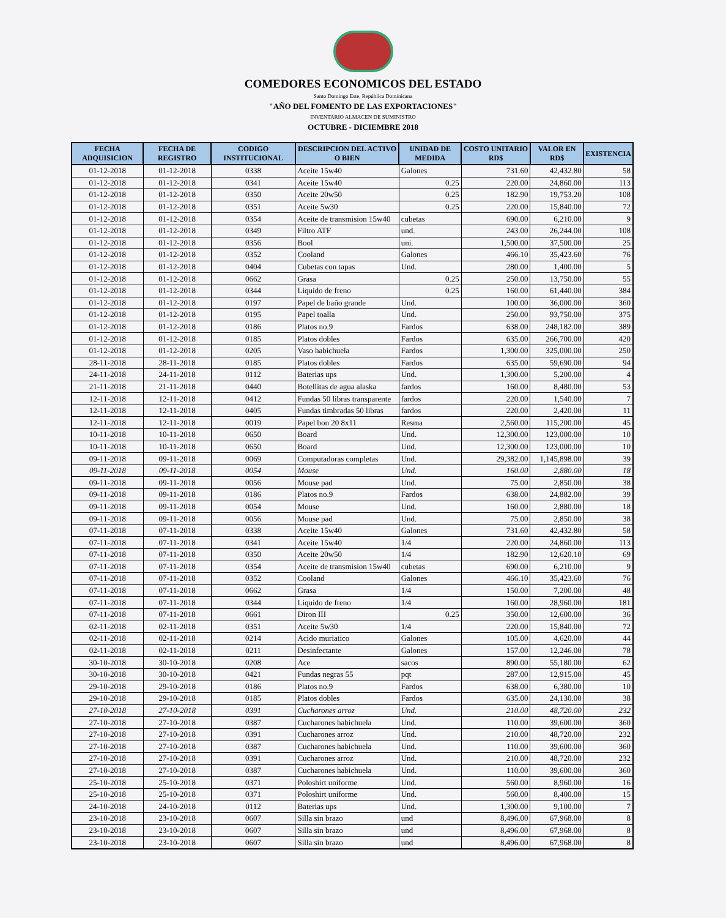COMEDORES ECONOMICOS DEL ESTADO
Santo Domingo Este, República Dominicana
"AÑO DEL FOMENTO DE LAS EXPORTACIONES"
INVENTARIO ALMACEN DE SUMINISTRO
OCTUBRE - DICIEMBRE 2018
| FECHA ADQUISICION | FECHA DE REGISTRO | CODIGO INSTITUCIONAL | DESCRIPCION DEL ACTIVO O BIEN | UNIDAD DE MEDIDA | COSTO UNITARIO RD$ | VALOR EN RD$ | EXISTENCIA |
| --- | --- | --- | --- | --- | --- | --- | --- |
| 01-12-2018 | 01-12-2018 | 0338 | Aceite 15w40 | Galones | 731.60 | 42,432.80 | 58 |
| 01-12-2018 | 01-12-2018 | 0341 | Aceite 15w40 | 0.25 | 220.00 | 24,860.00 | 113 |
| 01-12-2018 | 01-12-2018 | 0350 | Aceite 20w50 | 0.25 | 182.90 | 19,753.20 | 108 |
| 01-12-2018 | 01-12-2018 | 0351 | Aceite 5w30 | 0.25 | 220.00 | 15,840.00 | 72 |
| 01-12-2018 | 01-12-2018 | 0354 | Aceite de transmision 15w40 | cubetas | 690.00 | 6,210.00 | 9 |
| 01-12-2018 | 01-12-2018 | 0349 | Filtro ATF | und. | 243.00 | 26,244.00 | 108 |
| 01-12-2018 | 01-12-2018 | 0356 | Bool | uni. | 1,500.00 | 37,500.00 | 25 |
| 01-12-2018 | 01-12-2018 | 0352 | Cooland | Galones | 466.10 | 35,423.60 | 76 |
| 01-12-2018 | 01-12-2018 | 0404 | Cubetas con tapas | Und. | 280.00 | 1,400.00 | 5 |
| 01-12-2018 | 01-12-2018 | 0662 | Grasa | 0.25 | 250.00 | 13,750.00 | 55 |
| 01-12-2018 | 01-12-2018 | 0344 | Liquido de freno | 0.25 | 160.00 | 61,440.00 | 384 |
| 01-12-2018 | 01-12-2018 | 0197 | Papel de baño grande | Und. | 100.00 | 36,000.00 | 360 |
| 01-12-2018 | 01-12-2018 | 0195 | Papel toalla | Und. | 250.00 | 93,750.00 | 375 |
| 01-12-2018 | 01-12-2018 | 0186 | Platos no.9 | Fardos | 638.00 | 248,182.00 | 389 |
| 01-12-2018 | 01-12-2018 | 0185 | Platos dobles | Fardos | 635.00 | 266,700.00 | 420 |
| 01-12-2018 | 01-12-2018 | 0205 | Vaso habichuela | Fardos | 1,300.00 | 325,000.00 | 250 |
| 28-11-2018 | 28-11-2018 | 0185 | Platos dobles | Fardos | 635.00 | 59,690.00 | 94 |
| 24-11-2018 | 24-11-2018 | 0112 | Baterias ups | Und. | 1,300.00 | 5,200.00 | 4 |
| 21-11-2018 | 21-11-2018 | 0440 | Botellitas de agua alaska | fardos | 160.00 | 8,480.00 | 53 |
| 12-11-2018 | 12-11-2018 | 0412 | Fundas 50 libras transparente | fardos | 220.00 | 1,540.00 | 7 |
| 12-11-2018 | 12-11-2018 | 0405 | Fundas timbradas 50 libras | fardos | 220.00 | 2,420.00 | 11 |
| 12-11-2018 | 12-11-2018 | 0019 | Papel bon 20 8x11 | Resma | 2,560.00 | 115,200.00 | 45 |
| 10-11-2018 | 10-11-2018 | 0650 | Board | Und. | 12,300.00 | 123,000.00 | 10 |
| 10-11-2018 | 10-11-2018 | 0650 | Board | Und. | 12,300.00 | 123,000.00 | 10 |
| 09-11-2018 | 09-11-2018 | 0069 | Computadoras completas | Und. | 29,382.00 | 1,145,898.00 | 39 |
| 09-11-2018 | 09-11-2018 | 0054 | Mouse | Und. | 160.00 | 2,880.00 | 18 |
| 09-11-2018 | 09-11-2018 | 0056 | Mouse pad | Und. | 75.00 | 2,850.00 | 38 |
| 09-11-2018 | 09-11-2018 | 0186 | Platos no.9 | Fardos | 638.00 | 24,882.00 | 39 |
| 09-11-2018 | 09-11-2018 | 0054 | Mouse | Und. | 160.00 | 2,880.00 | 18 |
| 09-11-2018 | 09-11-2018 | 0056 | Mouse pad | Und. | 75.00 | 2,850.00 | 38 |
| 07-11-2018 | 07-11-2018 | 0338 | Aceite 15w40 | Galones | 731.60 | 42,432.80 | 58 |
| 07-11-2018 | 07-11-2018 | 0341 | Aceite 15w40 | 1/4 | 220.00 | 24,860.00 | 113 |
| 07-11-2018 | 07-11-2018 | 0350 | Aceite 20w50 | 1/4 | 182.90 | 12,620.10 | 69 |
| 07-11-2018 | 07-11-2018 | 0354 | Aceite de transmision 15w40 | cubetas | 690.00 | 6,210.00 | 9 |
| 07-11-2018 | 07-11-2018 | 0352 | Cooland | Galones | 466.10 | 35,423.60 | 76 |
| 07-11-2018 | 07-11-2018 | 0662 | Grasa | 1/4 | 150.00 | 7,200.00 | 48 |
| 07-11-2018 | 07-11-2018 | 0344 | Liquido de freno | 1/4 | 160.00 | 28,960.00 | 181 |
| 07-11-2018 | 07-11-2018 | 0661 | Diron III | 0.25 | 350.00 | 12,600.00 | 36 |
| 02-11-2018 | 02-11-2018 | 0351 | Aceite 5w30 | 1/4 | 220.00 | 15,840.00 | 72 |
| 02-11-2018 | 02-11-2018 | 0214 | Acido muriatico | Galones | 105.00 | 4,620.00 | 44 |
| 02-11-2018 | 02-11-2018 | 0211 | Desinfectante | Galones | 157.00 | 12,246.00 | 78 |
| 30-10-2018 | 30-10-2018 | 0208 | Ace | sacos | 890.00 | 55,180.00 | 62 |
| 30-10-2018 | 30-10-2018 | 0421 | Fundas negras 55 | pqt | 287.00 | 12,915.00 | 45 |
| 29-10-2018 | 29-10-2018 | 0186 | Platos no.9 | Fardos | 638.00 | 6,380.00 | 10 |
| 29-10-2018 | 29-10-2018 | 0185 | Platos dobles | Fardos | 635.00 | 24,130.00 | 38 |
| 27-10-2018 | 27-10-2018 | 0391 | Cucharones arroz | Und. | 210.00 | 48,720.00 | 232 |
| 27-10-2018 | 27-10-2018 | 0387 | Cucharones habichuela | Und. | 110.00 | 39,600.00 | 360 |
| 27-10-2018 | 27-10-2018 | 0391 | Cucharones arroz | Und. | 210.00 | 48,720.00 | 232 |
| 27-10-2018 | 27-10-2018 | 0387 | Cucharones habichuela | Und. | 110.00 | 39,600.00 | 360 |
| 27-10-2018 | 27-10-2018 | 0391 | Cucharones arroz | Und. | 210.00 | 48,720.00 | 232 |
| 27-10-2018 | 27-10-2018 | 0387 | Cucharones habichuela | Und. | 110.00 | 39,600.00 | 360 |
| 25-10-2018 | 25-10-2018 | 0371 | Poloshirt uniforme | Und. | 560.00 | 8,960.00 | 16 |
| 25-10-2018 | 25-10-2018 | 0371 | Poloshirt uniforme | Und. | 560.00 | 8,400.00 | 15 |
| 24-10-2018 | 24-10-2018 | 0112 | Baterias ups | Und. | 1,300.00 | 9,100.00 | 7 |
| 23-10-2018 | 23-10-2018 | 0607 | Silla sin brazo | und | 8,496.00 | 67,968.00 | 8 |
| 23-10-2018 | 23-10-2018 | 0607 | Silla sin brazo | und | 8,496.00 | 67,968.00 | 8 |
| 23-10-2018 | 23-10-2018 | 0607 | Silla sin brazo | und | 8,496.00 | 67,968.00 | 8 |